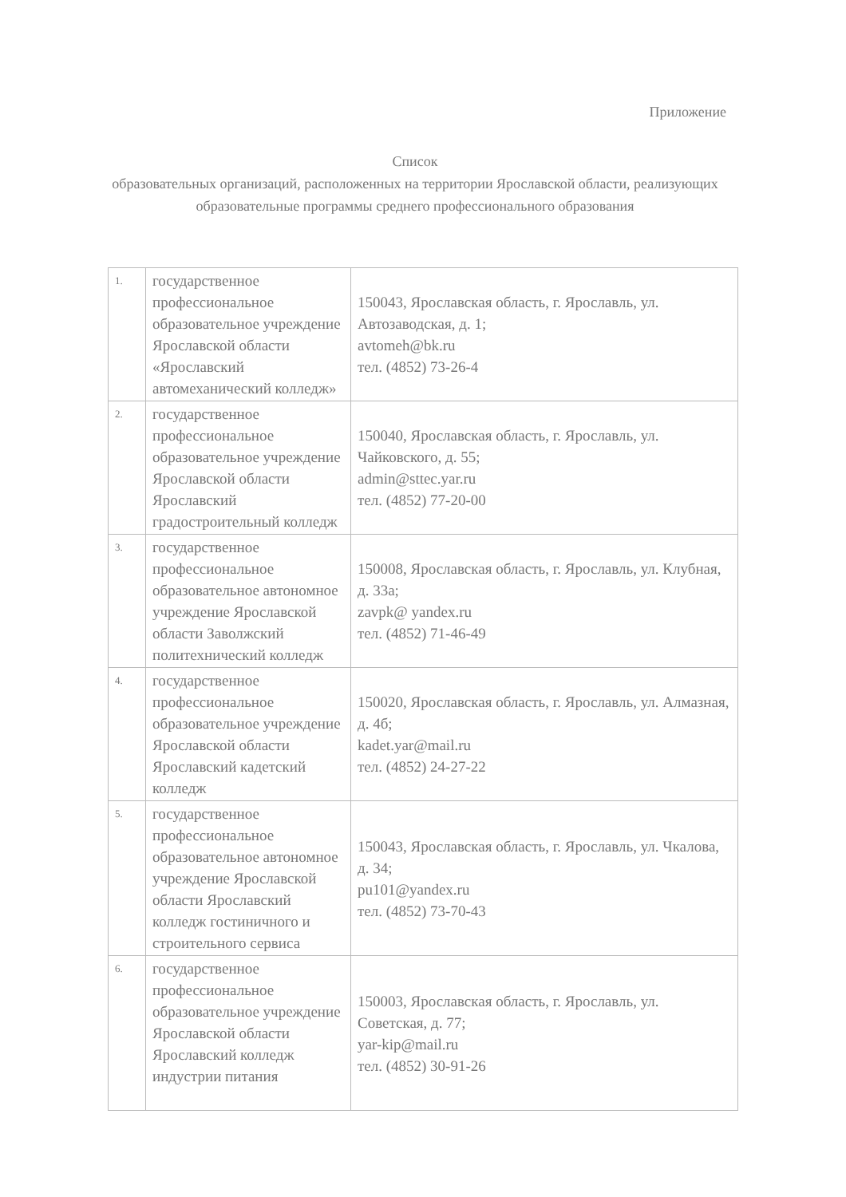Приложение
Список
образовательных организаций, расположенных на территории Ярославской области, реализующих образовательные программы среднего профессионального образования
| 1. | государственное профессиональное образовательное учреждение Ярославской области «Ярославский автомеханический колледж» | 150043, Ярославская область, г. Ярославль, ул. Автозаводская, д. 1; avtomeh@bk.ru тел. (4852) 73-26-4 |
| 2. | государственное профессиональное образовательное учреждение Ярославской области Ярославский градостроительный колледж | 150040, Ярославская область, г. Ярославль, ул. Чайковского, д. 55; admin@sttec.yar.ru тел. (4852) 77-20-00 |
| 3. | государственное профессиональное образовательное автономное учреждение Ярославской области Заволжский политехнический колледж | 150008, Ярославская область, г. Ярославль, ул. Клубная, д. 33а; zavpk@ yandex.ru тел. (4852) 71-46-49 |
| 4. | государственное профессиональное образовательное учреждение Ярославской области Ярославский кадетский колледж | 150020, Ярославская область, г. Ярославль, ул. Алмазная, д. 4б; kadet.yar@mail.ru тел. (4852) 24-27-22 |
| 5. | государственное профессиональное образовательное автономное учреждение Ярославской области Ярославский колледж гостиничного и строительного сервиса | 150043, Ярославская область, г. Ярославль, ул. Чкалова, д. 34; pu101@yandex.ru тел. (4852) 73-70-43 |
| 6. | государственное профессиональное образовательное учреждение Ярославской области Ярославский колледж индустрии питания | 150003, Ярославская область, г. Ярославль, ул. Советская, д. 77; yar-kip@mail.ru тел. (4852) 30-91-26 |